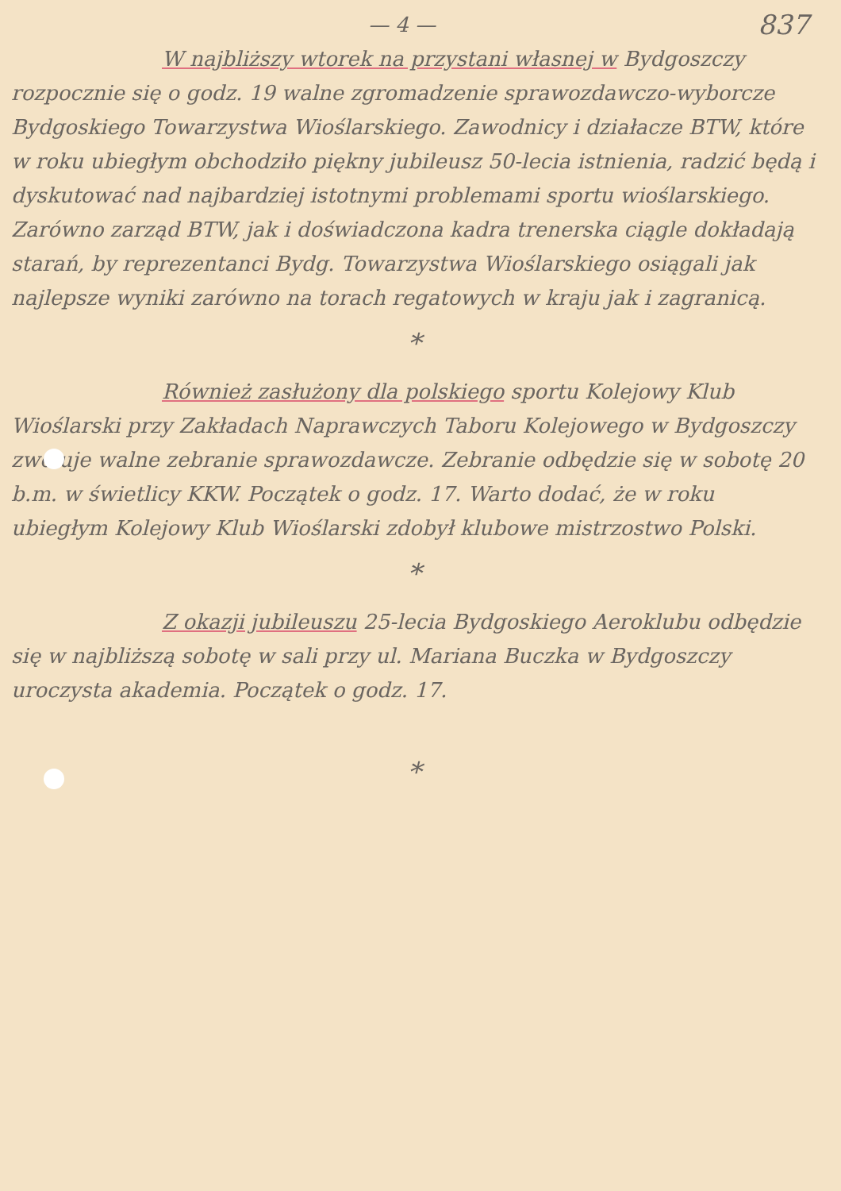— 4 — 837
W najbliższy wtorek na przystani własnej w Bydgoszczy rozpocznie się o godz. 19 walne zgromadzenie sprawozdawczo-wyborcze Bydgoskiego Towarzystwa Wioślarskiego. Zawodnicy i działacze BTW, które w roku ubiegłym obchodziło piękny jubileusz 50-lecia istnienia, radzić będą i dyskutować nad najbardziej istotnymi problemami sportu wioślarskiego. Zarówno zarząd BTW, jak i doświadczona kadra trenerska ciągle dokładają starań, by reprezentanci Bydg. Towarzystwa Wioślarskiego osiągali jak najlepsze wyniki zarówno na torach regatowych w kraju jak i zagranicą.
*
Również zasłużony dla polskiego sportu Kolejowy Klub Wioślarski przy Zakładach Naprawczych Taboru Kolejowego w Bydgoszczy zwołuje walne zebranie sprawozdawcze. Zebranie odbędzie się w sobotę 20 b.m. w świetlicy KKW. Początek o godz. 17. Warto dodać, że w roku ubiegłym Kolejowy Klub Wioślarski zdobył klubowe mistrzostwo Polski.
*
Z okazji jubileuszu 25-lecia Bydgoskiego Aeroklubu odbędzie się w najbliższą sobotę w sali przy ul. Mariana Buczka w Bydgoszczy uroczysta akademia. Początek o godz. 17.
*